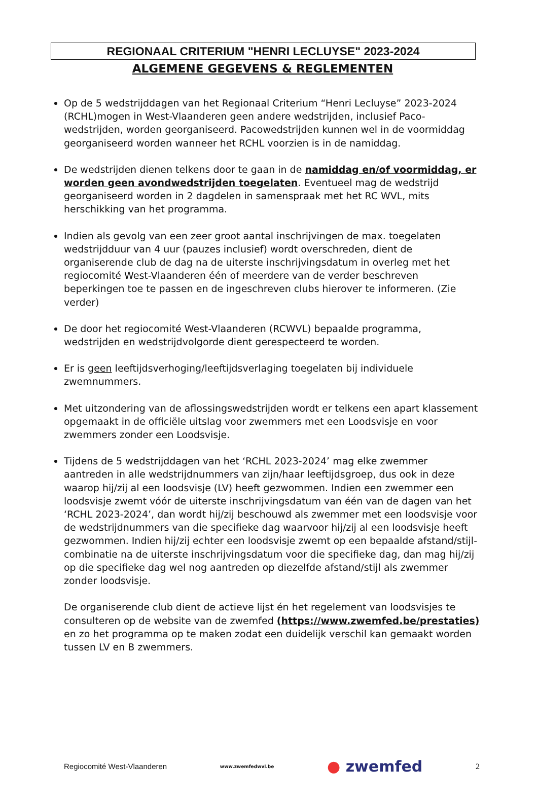REGIONAAL CRITERIUM "HENRI LECLUYSE" 2023-2024
ALGEMENE GEGEVENS & REGLEMENTEN
Op de 5 wedstrijddagen van het Regionaal Criterium “Henri Lecluyse” 2023-2024 (RCHL)mogen in West-Vlaanderen geen andere wedstrijden, inclusief Paco-wedstrijden, worden georganiseerd. Pacowedstrijden kunnen wel in de voormiddag georganiseerd worden wanneer het RCHL voorzien is in de namiddag.
De wedstrijden dienen telkens door te gaan in de namiddag en/of voormiddag, er worden geen avondwedstrijden toegelaten. Eventueel mag de wedstrijd georganiseerd worden in 2 dagdelen in samenspraak met het RC WVL, mits herschikking van het programma.
Indien als gevolg van een zeer groot aantal inschrijvingen de max. toegelaten wedstrijdduur van 4 uur (pauzes inclusief) wordt overschreden, dient de organiserende club de dag na de uiterste inschrijvingsdatum in overleg met het regiocomité West-Vlaanderen één of meerdere van de verder beschreven beperkingen toe te passen en de ingeschreven clubs hierover te informeren. (Zie verder)
De door het regiocomité West-Vlaanderen (RCWVL) bepaalde programma, wedstrijden en wedstrijdvolgorde dient gerespecteerd te worden.
Er is geen leeftijdsverhoging/leeftijdsverlaging toegelaten bij individuele zwemnummers.
Met uitzondering van de aflossingswedstrijden wordt er telkens een apart klassement opgemaakt in de officiële uitslag voor zwemmers met een Loodsvisje en voor zwemmers zonder een Loodsvisje.
Tijdens de 5 wedstrijddagen van het ‘RCHL 2023-2024’ mag elke zwemmer aantreden in alle wedstrijdnummers van zijn/haar leeftijdsgroep, dus ook in deze waarop hij/zij al een loodsvisje (LV) heeft gezwommen. Indien een zwemmer een loodsvisje zwemt vóór de uiterste inschrijvingsdatum van één van de dagen van het ‘RCHL 2023-2024’, dan wordt hij/zij beschouwd als zwemmer met een loodsvisje voor de wedstrijdnummers van die specifieke dag waarvoor hij/zij al een loodsvisje heeft gezwommen. Indien hij/zij echter een loodsvisje zwemt op een bepaalde afstand/stijl-combinatie na de uiterste inschrijvingsdatum voor die specifieke dag, dan mag hij/zij op die specifieke dag wel nog aantreden op diezelfde afstand/stijl als zwemmer zonder loodsvisje.
De organiserende club dient de actieve lijst én het regelement van loodsvisjes te consulteren op de website van de zwemfed (https://www.zwemfed.be/prestaties) en zo het programma op te maken zodat een duidelijk verschil kan gemaakt worden tussen LV en B zwemmers.
Regiocomité West-Vlaanderen www.zwemfedwvl.be ● zwemfed 2